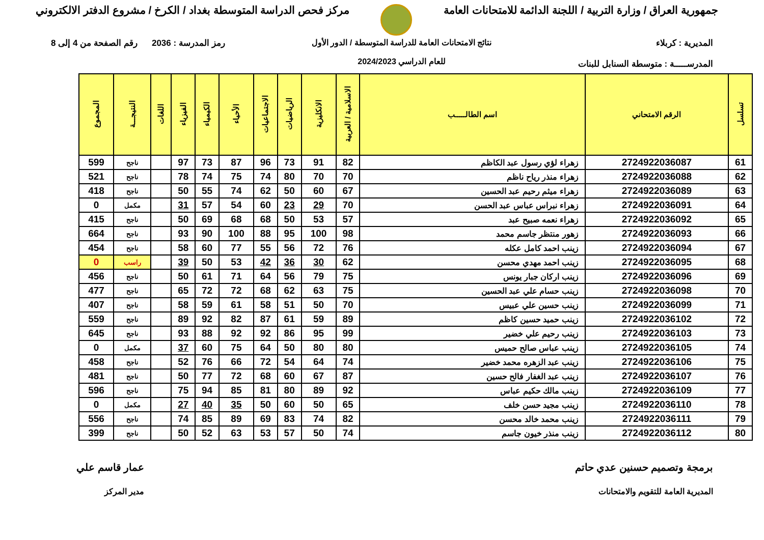جمهورية العراق / وزارة التربية / اللجنة الدائمة للامتحانات العامة
مركز فحص الدراسة المتوسطة بغداد / الكرخ / مشروع الدفتر الالكتروني
المديرية : كربلاء
المدرســـــة : متوسطة السنابل للبنات
نتائج الامتحانات العامة للدراسة المتوسطة / الدور الأول
للعام الدراسي 2024/2023
رمز المدرسة : 2036 رقم الصفحة من 4 إلى 8
| تسلسل | الرقم الامتحاني | اسم الطالـــــب | الاسلامية / العربية | الانكليزية | الرياضيات | الاجتماعيات | الأحياء | الكيمياء | الفيزياء | اللغات | النتيجـــة | المجموع |
| --- | --- | --- | --- | --- | --- | --- | --- | --- | --- | --- | --- | --- |
| 61 | 2724922036087 | زهراء لؤي رسول عبد الكاظم | 82 | 91 | 73 | 96 | 87 | 73 | 97 | | ناجح | 599 |
| 62 | 2724922036088 | زهراء منذر رياح ناظم | 70 | 70 | 80 | 74 | 75 | 74 | 78 | | ناجح | 521 |
| 63 | 2724922036089 | زهراء ميثم رحيم عبد الحسين | 67 | 60 | 50 | 62 | 74 | 55 | 50 | | ناجح | 418 |
| 64 | 2724922036091 | زهراء نبراس عباس عبد الحسن | 70 | 29 | 23 | 60 | 54 | 57 | 31 | | مكمل | 0 |
| 65 | 2724922036092 | زهراء نعمه صبيح عبد | 57 | 53 | 50 | 68 | 68 | 69 | 50 | | ناجح | 415 |
| 66 | 2724922036093 | زهور منتظر جاسم محمد | 98 | 100 | 95 | 88 | 100 | 90 | 93 | | ناجح | 664 |
| 67 | 2724922036094 | زينب احمد كامل عكله | 76 | 72 | 56 | 55 | 77 | 60 | 58 | | ناجح | 454 |
| 68 | 2724922036095 | زينب احمد مهدي محسن | 62 | 30 | 36 | 42 | 53 | 50 | 39 | | راسب | 0 |
| 69 | 2724922036096 | زينب اركان جبار يونس | 75 | 79 | 56 | 64 | 71 | 61 | 50 | | ناجح | 456 |
| 70 | 2724922036098 | زينب حسام علي عبد الحسين | 75 | 63 | 62 | 68 | 72 | 72 | 65 | | ناجح | 477 |
| 71 | 2724922036099 | زينب حسين علي عبيس | 70 | 50 | 51 | 58 | 61 | 59 | 58 | | ناجح | 407 |
| 72 | 2724922036102 | زينب حميد حسين كاظم | 89 | 59 | 61 | 87 | 82 | 92 | 89 | | ناجح | 559 |
| 73 | 2724922036103 | زينب رحيم علي خضير | 99 | 95 | 86 | 92 | 92 | 88 | 93 | | ناجح | 645 |
| 74 | 2724922036105 | زينب عباس صالح حميس | 80 | 80 | 50 | 64 | 75 | 60 | 37 | | مكمل | 0 |
| 75 | 2724922036106 | زينب عبد الزهره محمد خضير | 74 | 64 | 54 | 72 | 66 | 76 | 52 | | ناجح | 458 |
| 76 | 2724922036107 | زينب عبد الغفار فالح حسين | 87 | 67 | 60 | 68 | 72 | 77 | 50 | | ناجح | 481 |
| 77 | 2724922036109 | زينب مالك حكيم عباس | 92 | 89 | 80 | 81 | 85 | 94 | 75 | | ناجح | 596 |
| 78 | 2724922036110 | زينب مجيد حسن خلف | 65 | 50 | 60 | 50 | 35 | 40 | 27 | | مكمل | 0 |
| 79 | 2724922036111 | زينب محمد خالد محسن | 82 | 74 | 83 | 69 | 89 | 85 | 74 | | ناجح | 556 |
| 80 | 2724922036112 | زينب منذر خيون جاسم | 74 | 50 | 57 | 53 | 63 | 52 | 50 | | ناجح | 399 |
برمجة وتصميم حسنين عدي حاتم
المديرية العامة للتقويم والامتحانات
عمار قاسم علي
مدير المركز